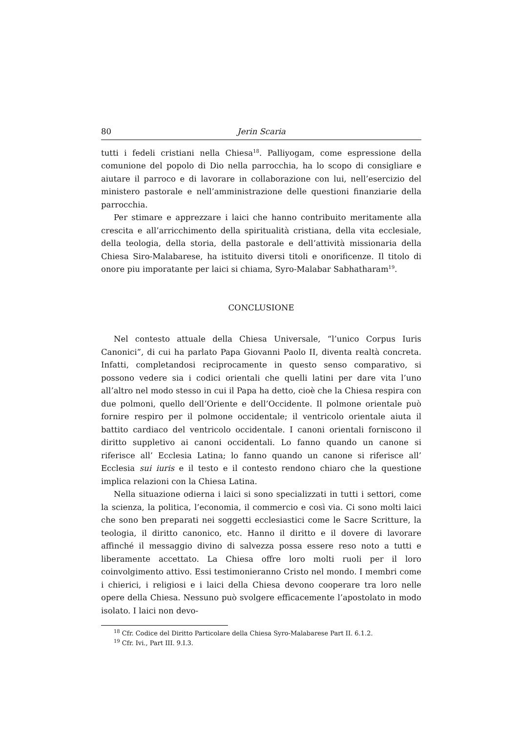80 Jerin Scaria
tutti i fedeli cristiani nella Chiesa<sup>18</sup>. Palliyogam, come espressione della comunione del popolo di Dio nella parrocchia, ha lo scopo di consigliare e aiutare il parroco e di lavorare in collaborazione con lui, nell’esercizio del ministero pastorale e nell’amministrazione delle questioni finanziarie della parrocchia.
Per stimare e apprezzare i laici che hanno contribuito meritamente alla crescita e all’arricchimento della spiritualità cristiana, della vita ecclesiale, della teologia, della storia, della pastorale e dell’attività missionaria della Chiesa Siro-Malabarese, ha istituito diversi titoli e onorificenze. Il titolo di onore piu imporatante per laici si chiama, Syro-Malabar Sabhatharam<sup>19</sup>.
CONCLUSIONE
Nel contesto attuale della Chiesa Universale, “l’unico Corpus Iuris Canonici”, di cui ha parlato Papa Giovanni Paolo II, diventa realtà concreta. Infatti, completandosi reciprocamente in questo senso comparativo, si possono vedere sia i codici orientali che quelli latini per dare vita l’uno all’altro nel modo stesso in cui il Papa ha detto, cioè che la Chiesa respira con due polmoni, quello dell’Oriente e dell’Occidente. Il polmone orientale può fornire respiro per il polmone occidentale; il ventricolo orientale aiuta il battito cardiaco del ventricolo occidentale. I canoni orientali forniscono il diritto suppletivo ai canoni occidentali. Lo fanno quando un canone si riferisce all’ Ecclesia Latina; lo fanno quando un canone si riferisce all’ Ecclesia sui iuris e il testo e il contesto rendono chiaro che la questione implica relazioni con la Chiesa Latina.
Nella situazione odierna i laici si sono specializzati in tutti i settori, come la scienza, la politica, l’economia, il commercio e così via. Ci sono molti laici che sono ben preparati nei soggetti ecclesiastici come le Sacre Scritture, la teologia, il diritto canonico, etc. Hanno il diritto e il dovere di lavorare affinché il messaggio divino di salvezza possa essere reso noto a tutti e liberamente accettato. La Chiesa offre loro molti ruoli per il loro coinvolgimento attivo. Essi testimonieranno Cristo nel mondo. I membri come i chierici, i religiosi e i laici della Chiesa devono cooperare tra loro nelle opere della Chiesa. Nessuno può svolgere efficacemente l’apostolato in modo isolato. I laici non devo-
<sup>18</sup> Cfr. Codice del Diritto Particolare della Chiesa Syro-Malabarese Part II. 6.1.2.
<sup>19</sup> Cfr. Ivi., Part III. 9.I.3.